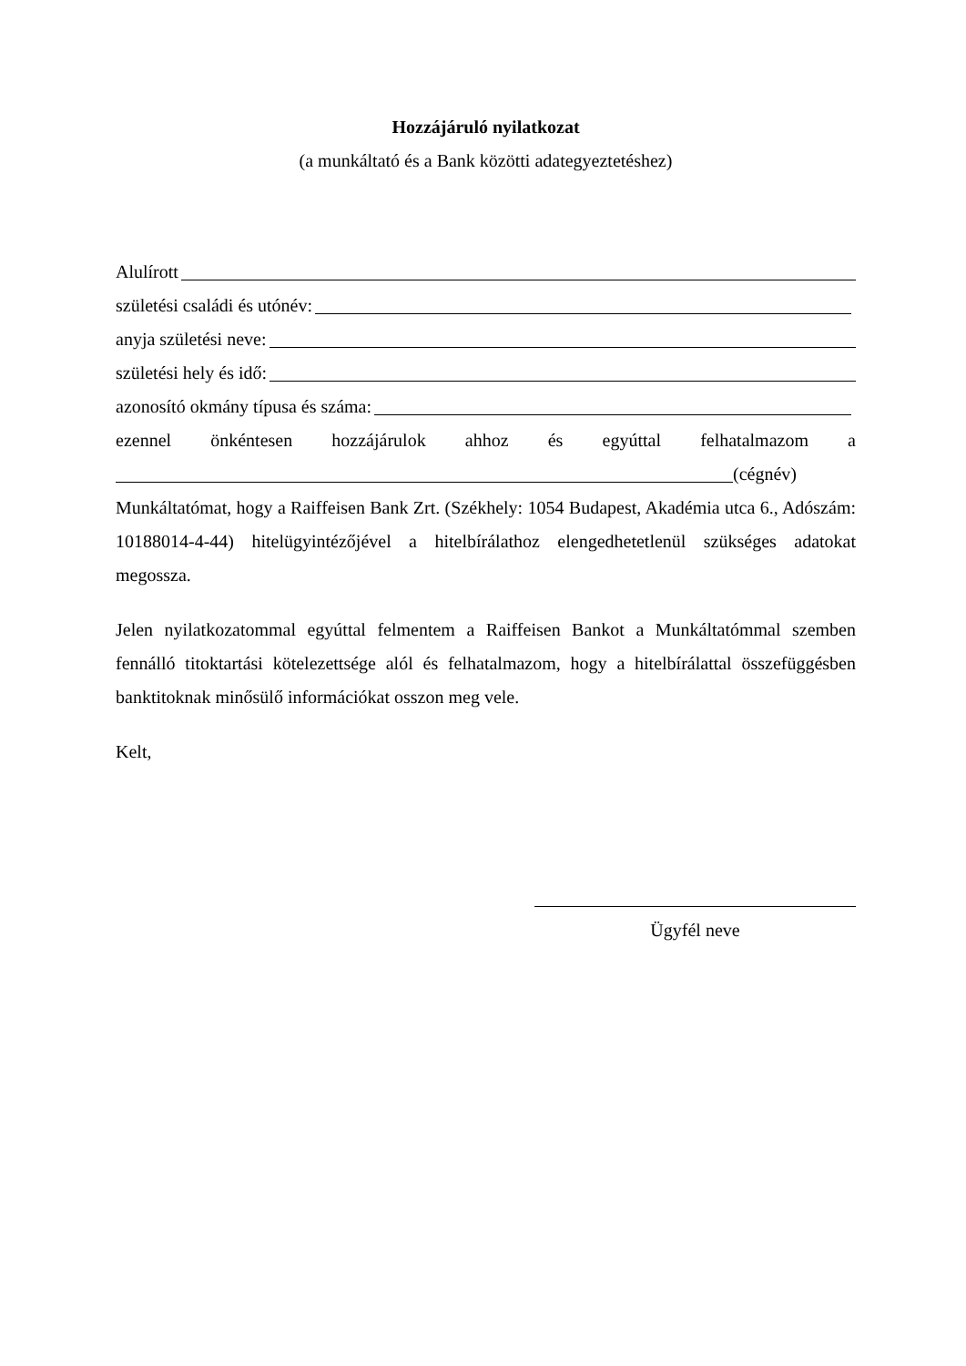Hozzájáruló nyilatkozat
(a munkáltató és a Bank közötti adategyeztetéshez)
Alulírott
születési családi és utónév:
anyja születési neve:
születési hely és idő:
azonosító okmány típusa és száma:
ezennel önkéntesen hozzájárulok ahhoz és egyúttal felhatalmazom a
(cégnév)
Munkáltatómat, hogy a Raiffeisen Bank Zrt. (Székhely: 1054 Budapest, Akadémia utca 6., Adószám: 10188014-4-44) hitelügyintézőjével a hitelbírálathoz elengedhetetlenül szükséges adatokat megossza.
Jelen nyilatkozatommal egyúttal felmentem a Raiffeisen Bankot a Munkáltatómmal szemben fennálló titoktartási kötelezettsége alól és felhatalmazom, hogy a hitelbírálattal összefüggésben banktitoknak minősülő információkat osszon meg vele.
Kelt,
Ügyfél neve